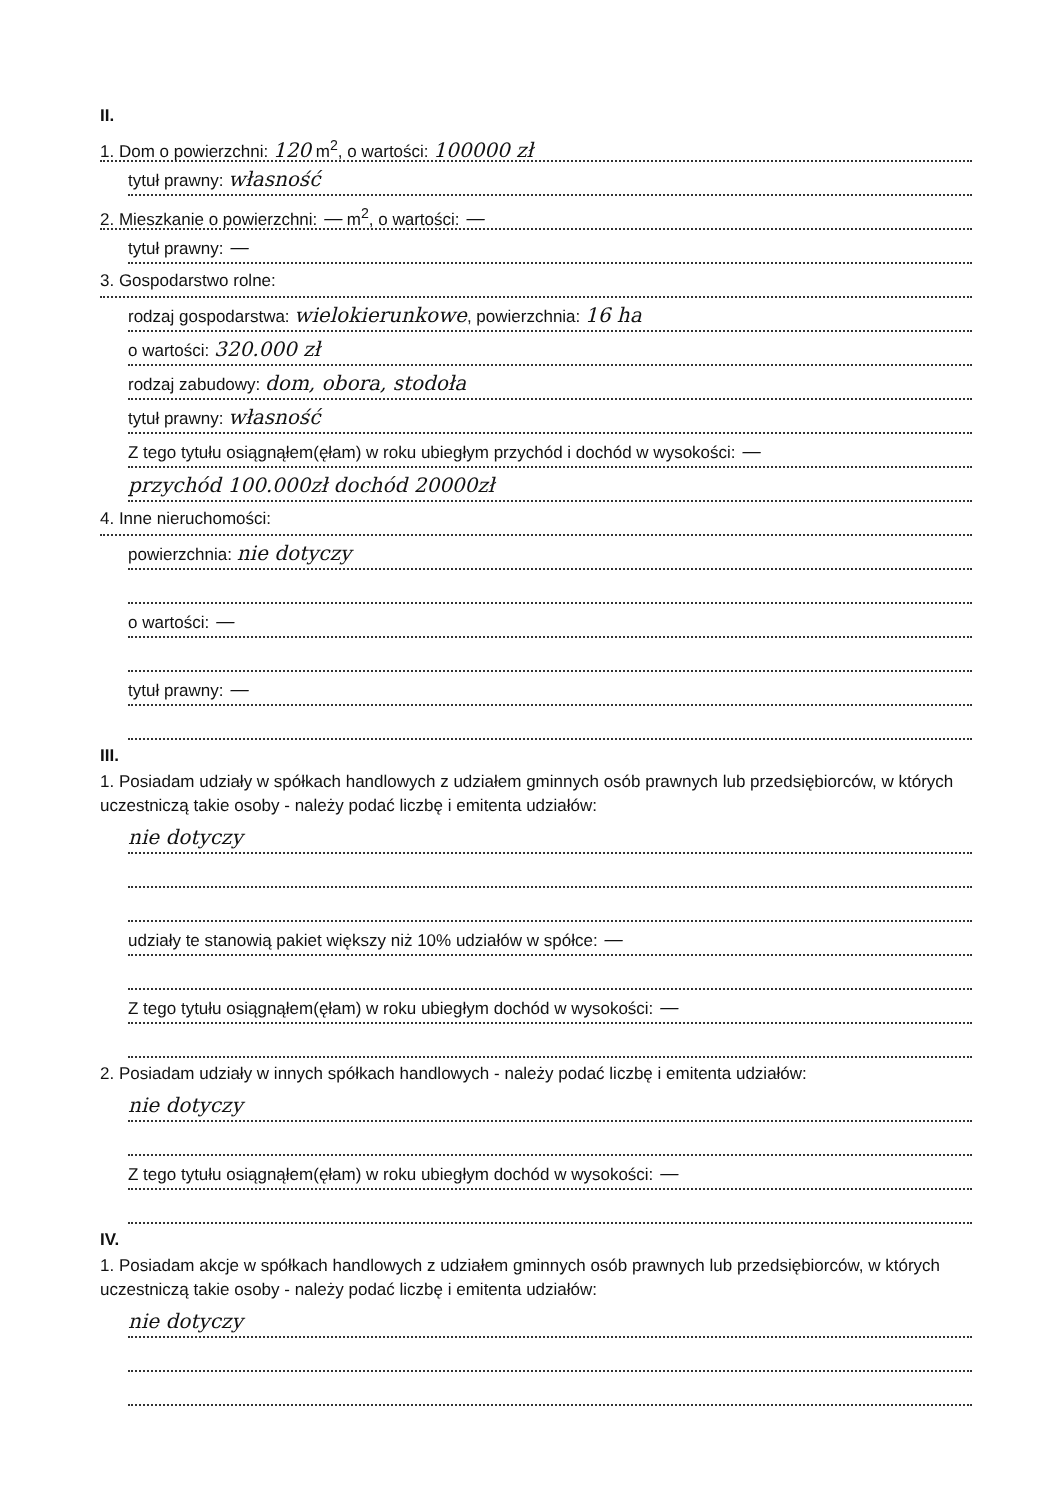II.
1. Dom o powierzchni: 120 m<sup>2</sup>, o wartości: 100000 zł
tytuł prawny: własność
2. Mieszkanie o powierzchni: — m<sup>2</sup>, o wartości: —
tytuł prawny: —
3. Gospodarstwo rolne:
rodzaj gospodarstwa: wielokierunkowe, powierzchnia: 16 ha
o wartości: 320.000 zł
rodzaj zabudowy: dom, obora, stodoła
tytuł prawny: własność
Z tego tytułu osiągnąłem(ęłam) w roku ubiegłym przychód i dochód w wysokości: —
przychód 100.000zł dochód 20000zł
4. Inne nieruchomości:
powierzchnia: nie dotyczy
o wartości: —
tytuł prawny: —
III.
1. Posiadam udziały w spółkach handlowych z udziałem gminnych osób prawnych lub przedsiębiorców, w których uczestniczą takie osoby - należy podać liczbę i emitenta udziałów:
nie dotyczy
udziały te stanowią pakiet większy niż 10% udziałów w spółce: —
Z tego tytułu osiągnąłem(ęłam) w roku ubiegłym dochód w wysokości: —
2. Posiadam udziały w innych spółkach handlowych - należy podać liczbę i emitenta udziałów:
nie dotyczy
Z tego tytułu osiągnąłem(ęłam) w roku ubiegłym dochód w wysokości: —
IV.
1. Posiadam akcje w spółkach handlowych z udziałem gminnych osób prawnych lub przedsiębiorców, w których uczestniczą takie osoby - należy podać liczbę i emitenta udziałów:
nie dotyczy